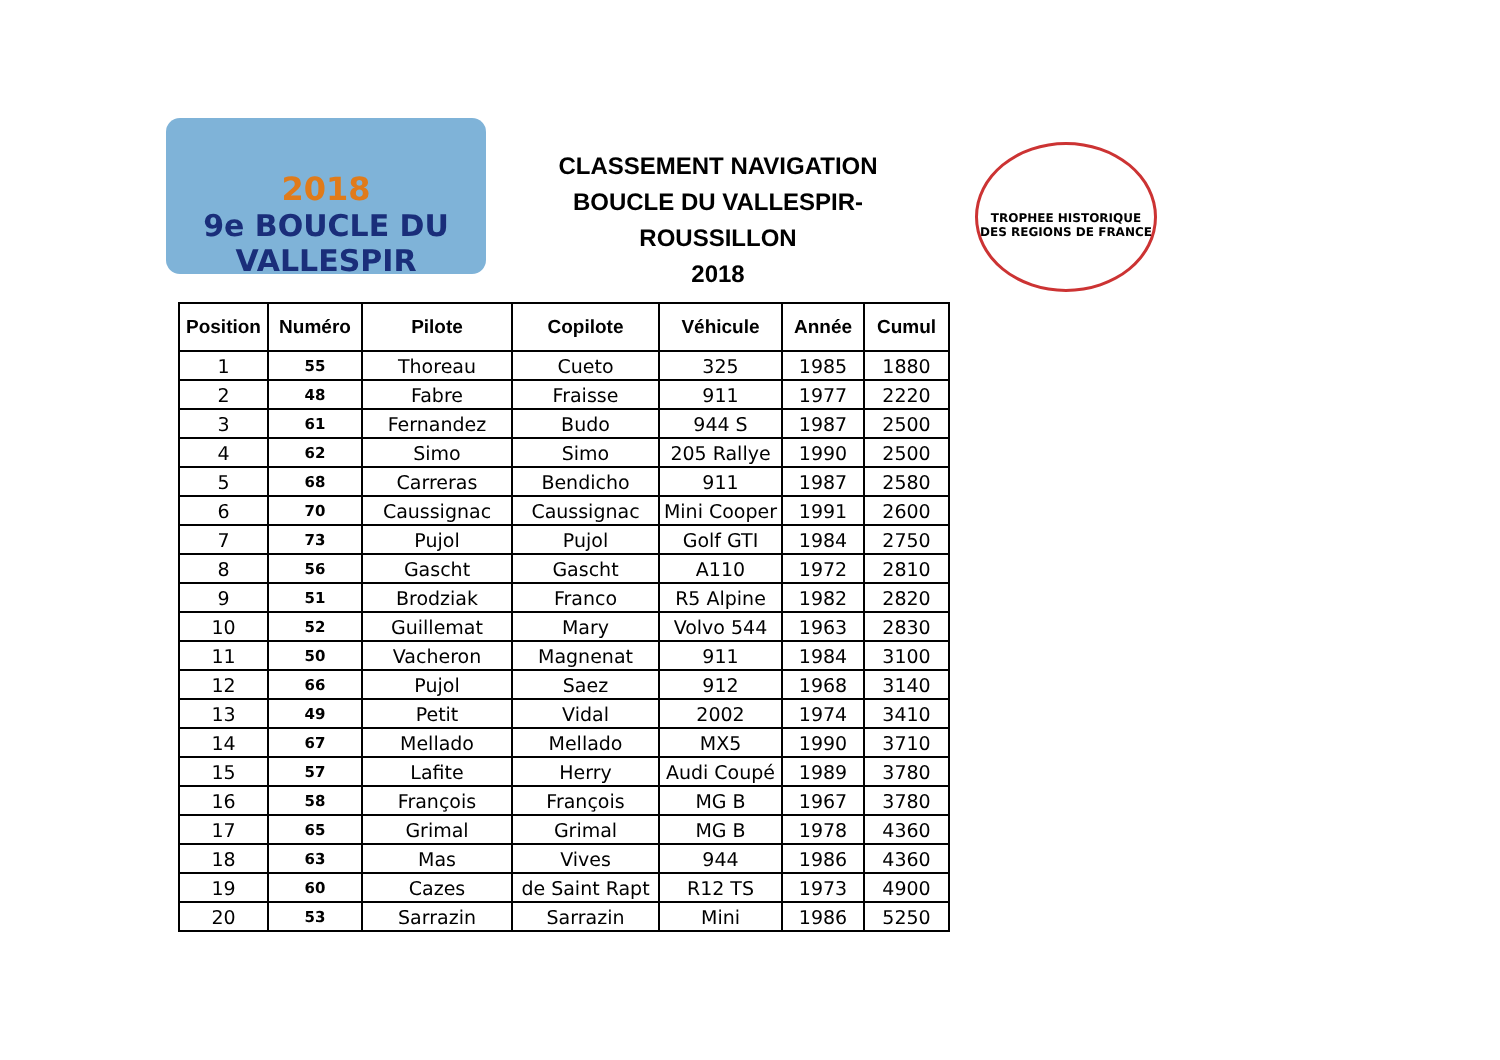2018
9e BOUCLE DU VALLESPIR
CLASSEMENT NAVIGATION
BOUCLE DU VALLESPIR-ROUSSILLON
2018
TROPHEE HISTORIQUE DES REGIONS DE FRANCE
| Position | Numéro | Pilote | Copilote | Véhicule | Année | Cumul |
| --- | --- | --- | --- | --- | --- | --- |
| 1 | 55 | Thoreau | Cueto | 325 | 1985 | 1880 |
| 2 | 48 | Fabre | Fraisse | 911 | 1977 | 2220 |
| 3 | 61 | Fernandez | Budo | 944 S | 1987 | 2500 |
| 4 | 62 | Simo | Simo | 205 Rallye | 1990 | 2500 |
| 5 | 68 | Carreras | Bendicho | 911 | 1987 | 2580 |
| 6 | 70 | Caussignac | Caussignac | Mini Cooper | 1991 | 2600 |
| 7 | 73 | Pujol | Pujol | Golf GTI | 1984 | 2750 |
| 8 | 56 | Gascht | Gascht | A110 | 1972 | 2810 |
| 9 | 51 | Brodziak | Franco | R5 Alpine | 1982 | 2820 |
| 10 | 52 | Guillemat | Mary | Volvo 544 | 1963 | 2830 |
| 11 | 50 | Vacheron | Magnenat | 911 | 1984 | 3100 |
| 12 | 66 | Pujol | Saez | 912 | 1968 | 3140 |
| 13 | 49 | Petit | Vidal | 2002 | 1974 | 3410 |
| 14 | 67 | Mellado | Mellado | MX5 | 1990 | 3710 |
| 15 | 57 | Lafite | Herry | Audi Coupé | 1989 | 3780 |
| 16 | 58 | François | François | MG B | 1967 | 3780 |
| 17 | 65 | Grimal | Grimal | MG B | 1978 | 4360 |
| 18 | 63 | Mas | Vives | 944 | 1986 | 4360 |
| 19 | 60 | Cazes | de Saint Rapt | R12 TS | 1973 | 4900 |
| 20 | 53 | Sarrazin | Sarrazin | Mini | 1986 | 5250 |